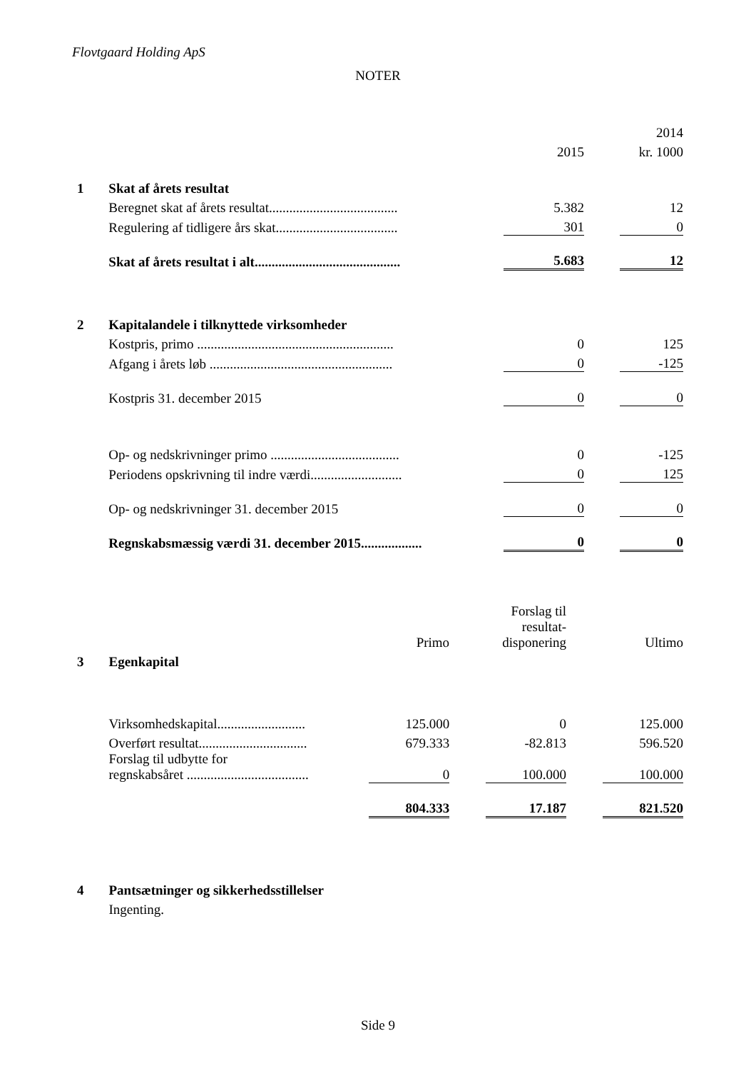Flovtgaard Holding ApS
NOTER
| | | | | 2014 |
| | | 2015 | | kr. 1000 |
| 1 | Skat af årets resultat | | | |
| | Beregnet skat af årets resultat...................................... | 5.382 | | 12 |
| | Regulering af tidligere års skat.................................... | 301 | | 0 |
| | Skat af årets resultat i alt........................................... | 5.683 | | 12 |
| 2 | Kapitalandele i tilknyttede virksomheder | | | |
| | Kostpris, primo .......................................................... | 0 | | 125 |
| | Afgang i årets løb ...................................................... | 0 | | -125 |
| | Kostpris 31. december 2015 | 0 | | 0 |
| | Op- og nedskrivninger primo ...................................... | 0 | | -125 |
| | Periodens opskrivning til indre værdi........................... | 0 | | 125 |
| | Op- og nedskrivninger 31. december 2015 | 0 | | 0 |
| | Regnskabsmæssig værdi 31. december 2015.................. | 0 | | 0 |
| | | Primo | | Forslag til resultat- disponering | | Ultimo |
| 3 | Egenkapital | | | | | |
| | Virksomhedskapital.......................... | 125.000 | | 0 | | 125.000 |
| | Overført resultat................................ | 679.333 | | -82.813 | | 596.520 |
| | Forslag til udbytte for regnskabsåret .................................... | 0 | | 100.000 | | 100.000 |
| | | 804.333 | | 17.187 | | 821.520 |
| 4 | Pantsætninger og sikkerhedsstillelser | | | | | |
| | Ingenting. | | | | | |
Side 9